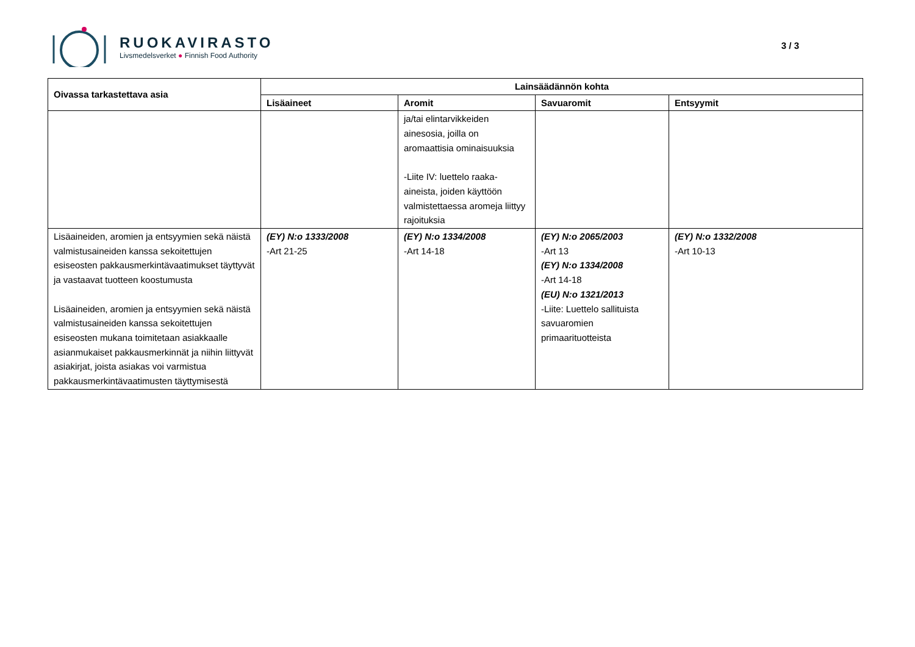RUOKAVIRASTO
Livsmedelsverket ● Finnish Food Authority
3 / 3
| Oivassa tarkastettava asia | Lainsäädännön kohta | | | |
| --- | --- | --- | --- | --- |
| | Lisäaineet | Aromit | Savuaromit | Entsyymit |
| | | ja/tai elintarvikkeiden ainesosia, joilla on aromaattisia ominaisuuksia -Liite IV: luettelo raaka-aineista, joiden käyttöön valmistettaessa aromeja liittyy rajoituksia | | |
| Lisäaineiden, aromien ja entsyymien sekä näistä valmistusaineiden kanssa sekoitettujen esiseosten pakkausmerkintävaatimukset täyttyvät ja vastaavat tuotteen koostumusta Lisäaineiden, aromien ja entsyymien sekä näistä valmistusaineiden kanssa sekoitettujen esiseosten mukana toimitetaan asiakkaalle asianmukaiset pakkausmerkinnät ja niihin liittyvät asiakirjat, joista asiakas voi varmistua pakkausmerkintävaatimusten täyttymisestä | (EY) N:o 1333/2008 -Art 21-25 | (EY) N:o 1334/2008 -Art 14-18 | (EY) N:o 2065/2003 -Art 13 (EY) N:o 1334/2008 -Art 14-18 (EU) N:o 1321/2013 -Liite: Luettelo sallituista savuaromien primaarituotteista | (EY) N:o 1332/2008 -Art 10-13 |